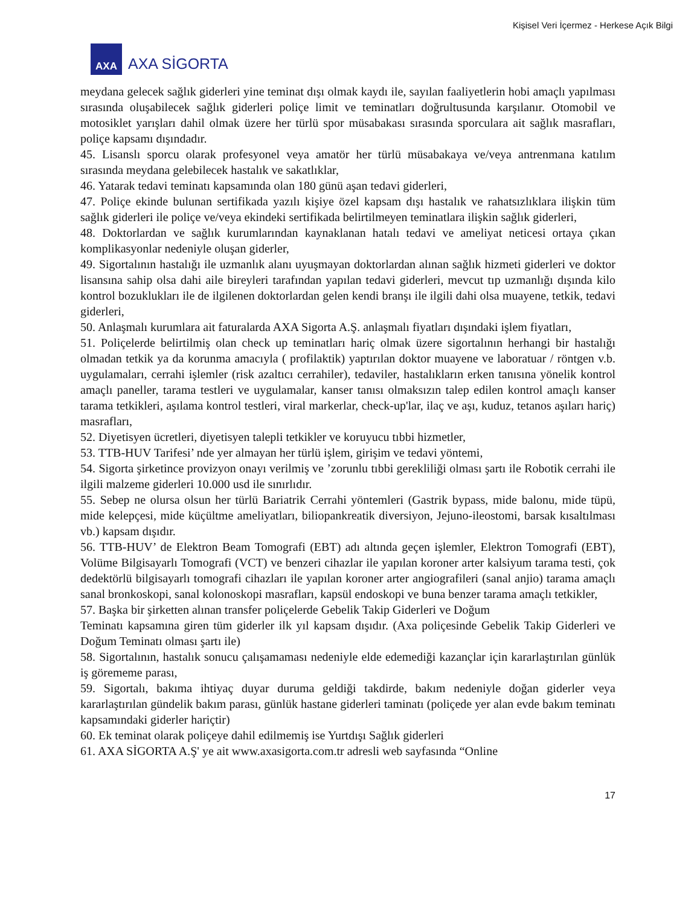Kişisel Veri İçermez - Herkese Açık Bilgi
AXA
AXA SİGORTA
meydana gelecek sağlık giderleri yine teminat dışı olmak kaydı ile, sayılan faaliyetlerin hobi amaçlı yapılması sırasında oluşabilecek sağlık giderleri poliçe limit ve teminatları doğrultusunda karşılanır. Otomobil ve motosiklet yarışları dahil olmak üzere her türlü spor müsabakası sırasında sporculara ait sağlık masrafları, poliçe kapsamı dışındadır.
45. Lisanslı sporcu olarak profesyonel veya amatör her türlü müsabakaya ve/veya antrenmana katılım sırasında meydana gelebilecek hastalık ve sakatlıklar,
46. Yatarak tedavi teminatı kapsamında olan 180 günü aşan tedavi giderleri,
47. Poliçe ekinde bulunan sertifikada yazılı kişiye özel kapsam dışı hastalık ve rahatsızlıklara ilişkin tüm sağlık giderleri ile poliçe ve/veya ekindeki sertifikada belirtilmeyen teminatlara ilişkin sağlık giderleri,
48. Doktorlardan ve sağlık kurumlarından kaynaklanan hatalı tedavi ve ameliyat neticesi ortaya çıkan komplikasyonlar nedeniyle oluşan giderler,
49. Sigortalının hastalığı ile uzmanlık alanı uyuşmayan doktorlardan alınan sağlık hizmeti giderleri ve doktor lisansına sahip olsa dahi aile bireyleri tarafından yapılan tedavi giderleri, mevcut tıp uzmanlığı dışında kilo kontrol bozuklukları ile de ilgilenen doktorlardan gelen kendi branşı ile ilgili dahi olsa muayene, tetkik, tedavi giderleri,
50. Anlaşmalı kurumlara ait faturalarda AXA Sigorta A.Ş. anlaşmalı fiyatları dışındaki işlem fiyatları,
51. Poliçelerde belirtilmiş olan check up teminatları hariç olmak üzere sigortalının herhangi bir hastalığı olmadan tetkik ya da korunma amacıyla ( profilaktik) yaptırılan doktor muayene ve laboratuar / röntgen v.b. uygulamaları, cerrahi işlemler (risk azaltıcı cerrahiler), tedaviler, hastalıkların erken tanısına yönelik kontrol amaçlı paneller, tarama testleri ve uygulamalar, kanser tanısı olmaksızın talep edilen kontrol amaçlı kanser tarama tetkikleri, aşılama kontrol testleri, viral markerlar, check-up'lar, ilaç ve aşı, kuduz, tetanos aşıları hariç) masrafları,
52. Diyetisyen ücretleri, diyetisyen talepli tetkikler ve koruyucu tıbbi hizmetler,
53. TTB-HUV Tarifesi’ nde yer almayan her türlü işlem, girişim ve tedavi yöntemi,
54. Sigorta şirketince provizyon onayı verilmiş ve ’zorunlu tıbbi gerekliliği olması şartı ile Robotik cerrahi ile ilgili malzeme giderleri 10.000 usd ile sınırlıdır.
55. Sebep ne olursa olsun her türlü Bariatrik Cerrahi yöntemleri (Gastrik bypass, mide balonu, mide tüpü, mide kelepçesi, mide küçültme ameliyatları, biliopankreatik diversiyon, Jejuno-ileostomi, barsak kısaltılması vb.) kapsam dışıdır.
56. TTB-HUV’ de Elektron Beam Tomografi (EBT) adı altında geçen işlemler, Elektron Tomografi (EBT), Volüme Bilgisayarlı Tomografi (VCT) ve benzeri cihazlar ile yapılan koroner arter kalsiyum tarama testi, çok dedektörlü bilgisayarlı tomografi cihazları ile yapılan koroner arter angiografileri (sanal anjio) tarama amaçlı sanal bronkoskopi, sanal kolonoskopi masrafları, kapsül endoskopi ve buna benzer tarama amaçlı tetkikler,
57. Başka bir şirketten alınan transfer poliçelerde Gebelik Takip Giderleri ve Doğum
Teminatı kapsamına giren tüm giderler ilk yıl kapsam dışıdır. (Axa poliçesinde Gebelik Takip Giderleri ve Doğum Teminatı olması şartı ile)
58. Sigortalının, hastalık sonucu çalışamaması nedeniyle elde edemediği kazançlar için kararlaştırılan günlük iş görememe parası,
59. Sigortalı, bakıma ihtiyaç duyar duruma geldiği takdirde, bakım nedeniyle doğan giderler veya kararlaştırılan gündelik bakım parası, günlük hastane giderleri taminatı (poliçede yer alan evde bakım teminatı kapsamındaki giderler hariçtir)
60. Ek teminat olarak poliçeye dahil edilmemiş ise Yurtdışı Sağlık giderleri
61. AXA SİGORTA A.Ş' ye ait www.axasigorta.com.tr adresli web sayfasında “Online
17